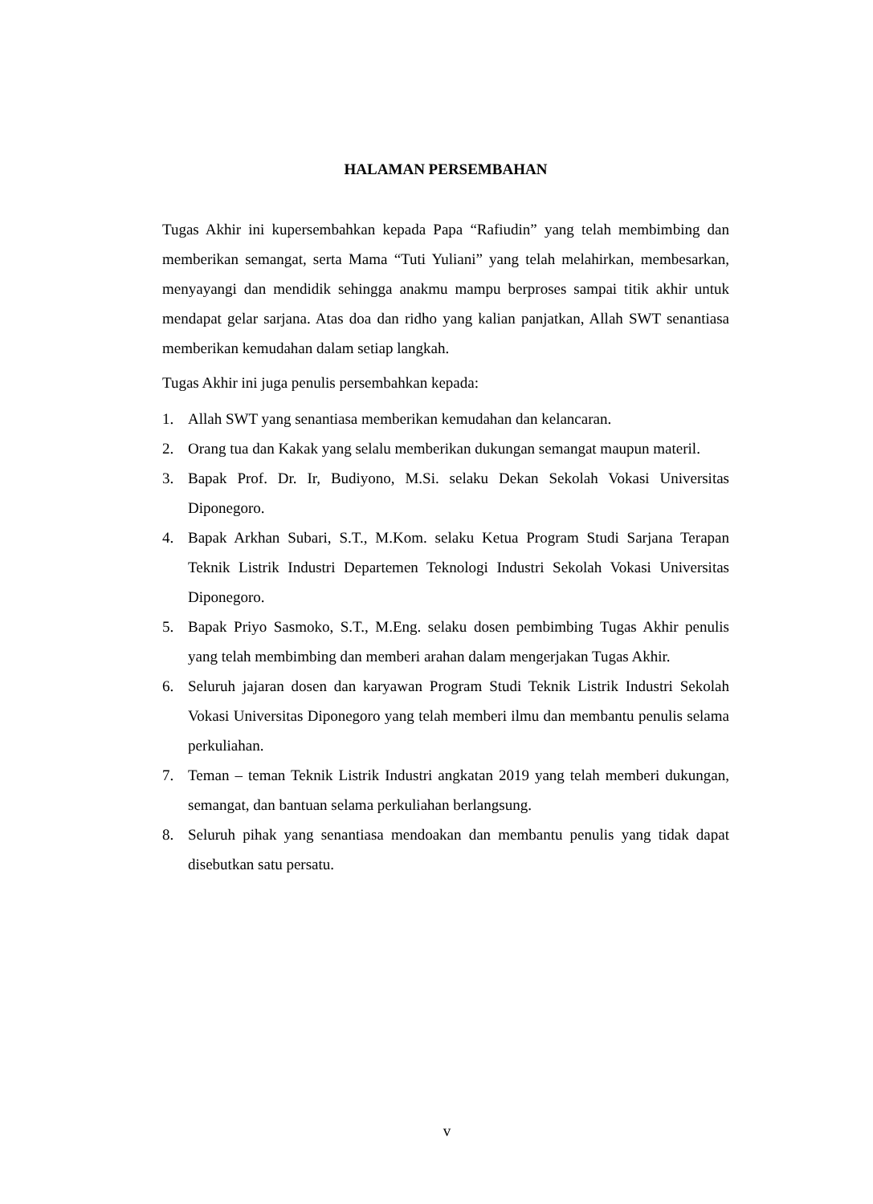HALAMAN PERSEMBAHAN
Tugas Akhir ini kupersembahkan kepada Papa “Rafiudin” yang telah membimbing dan memberikan semangat, serta Mama “Tuti Yuliani” yang telah melahirkan, membesarkan, menyayangi dan mendidik sehingga anakmu mampu berproses sampai titik akhir untuk mendapat gelar sarjana. Atas doa dan ridho yang kalian panjatkan, Allah SWT senantiasa memberikan kemudahan dalam setiap langkah.
Tugas Akhir ini juga penulis persembahkan kepada:
1. Allah SWT yang senantiasa memberikan kemudahan dan kelancaran.
2. Orang tua dan Kakak yang selalu memberikan dukungan semangat maupun materil.
3. Bapak Prof. Dr. Ir, Budiyono, M.Si. selaku Dekan Sekolah Vokasi Universitas Diponegoro.
4. Bapak Arkhan Subari, S.T., M.Kom. selaku Ketua Program Studi Sarjana Terapan Teknik Listrik Industri Departemen Teknologi Industri Sekolah Vokasi Universitas Diponegoro.
5. Bapak Priyo Sasmoko, S.T., M.Eng. selaku dosen pembimbing Tugas Akhir penulis yang telah membimbing dan memberi arahan dalam mengerjakan Tugas Akhir.
6. Seluruh jajaran dosen dan karyawan Program Studi Teknik Listrik Industri Sekolah Vokasi Universitas Diponegoro yang telah memberi ilmu dan membantu penulis selama perkuliahan.
7. Teman – teman Teknik Listrik Industri angkatan 2019 yang telah memberi dukungan, semangat, dan bantuan selama perkuliahan berlangsung.
8. Seluruh pihak yang senantiasa mendoakan dan membantu penulis yang tidak dapat disebutkan satu persatu.
v